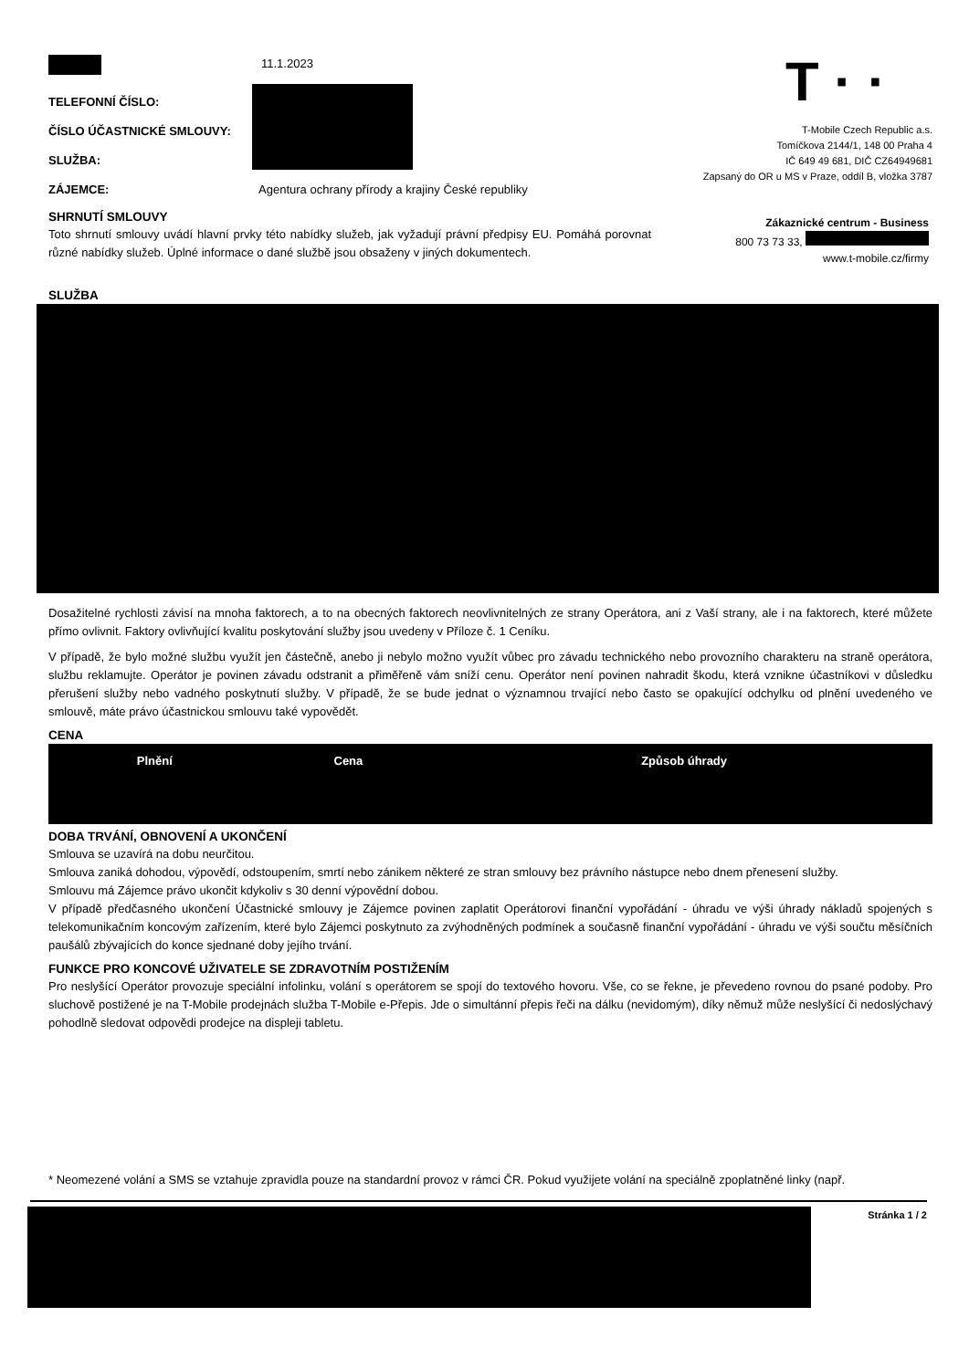11.1.2023
TELEFONNÍ ČÍSLO:
ČÍSLO ÚČASTNICKÉ SMLOUVY:
SLUŽBA:
ZÁJEMCE: Agentura ochrany přírody a krajiny České republiky
T · ·
T-Mobile Czech Republic a.s.
Tomíčkova 2144/1, 148 00 Praha 4
IČ 649 49 681, DIČ CZ64949681
Zapsaný do OR u MS v Praze, oddíl B, vložka 3787
Zákaznické centrum - Business
800 73 73 33,
www.t-mobile.cz/firmy
SHRNUTÍ SMLOUVY
Toto shrnutí smlouvy uvádí hlavní prvky této nabídky služeb, jak vyžadují právní předpisy EU. Pomáhá porovnat různé nabídky služeb. Úplné informace o dané službě jsou obsaženy v jiných dokumentech.
SLUŽBA
Dosažitelné rychlosti závisí na mnoha faktorech, a to na obecných faktorech neovlivnitelných ze strany Operátora, ani z Vaší strany, ale i na faktorech, které můžete přímo ovlivnit. Faktory ovlivňující kvalitu poskytování služby jsou uvedeny v Příloze č. 1 Ceníku.
V případě, že bylo možné službu využít jen částečně, anebo ji nebylo možno využít vůbec pro závadu technického nebo provozního charakteru na straně operátora, službu reklamujte. Operátor je povinen závadu odstranit a přiměřeně vám sníží cenu. Operátor není povinen nahradit škodu, která vznikne účastníkovi v důsledku přerušení služby nebo vadného poskytnutí služby. V případě, že se bude jednat o významnou trvající nebo často se opakující odchylku od plnění uvedeného ve smlouvě, máte právo účastnickou smlouvu také vypovědět.
CENA
| Plnění | Cena | Způsob úhrady |
| --- | --- | --- |
DOBA TRVÁNÍ, OBNOVENÍ A UKONČENÍ
Smlouva se uzavírá na dobu neurčitou.
Smlouva zaniká dohodou, výpovědí, odstoupením, smrtí nebo zánikem některé ze stran smlouvy bez právního nástupce nebo dnem přenesení služby.
Smlouvu má Zájemce právo ukončit kdykoliv s 30 denní výpovědní dobou.
V případě předčasného ukončení Účastnické smlouvy je Zájemce povinen zaplatit Operátorovi finanční vypořádání - úhradu ve výši úhrady nákladů spojených s telekomunikačním koncovým zařízením, které bylo Zájemci poskytnuto za zvýhodněných podmínek a současně finanční vypořádání - úhradu ve výši součtu měsíčních paušálů zbývajících do konce sjednané doby jejího trvání.
FUNKCE PRO KONCOVÉ UŽIVATELE SE ZDRAVOTNÍM POSTIŽENÍM
Pro neslyšící Operátor provozuje speciální infolinku, volání s operátorem se spojí do textového hovoru. Vše, co se řekne, je převedeno rovnou do psané podoby. Pro sluchově postižené je na T-Mobile prodejnách služba T-Mobile e-Přepis. Jde o simultánní přepis řeči na dálku (nevidomým), díky němuž může neslyšící či nedoslýchavý pohodlně sledovat odpovědi prodejce na displeji tabletu.
* Neomezené volání a SMS se vztahuje zpravidla pouze na standardní provoz v rámci ČR. Pokud využijete volání na speciálně zpoplatněné linky (např.
Stránka 1 / 2